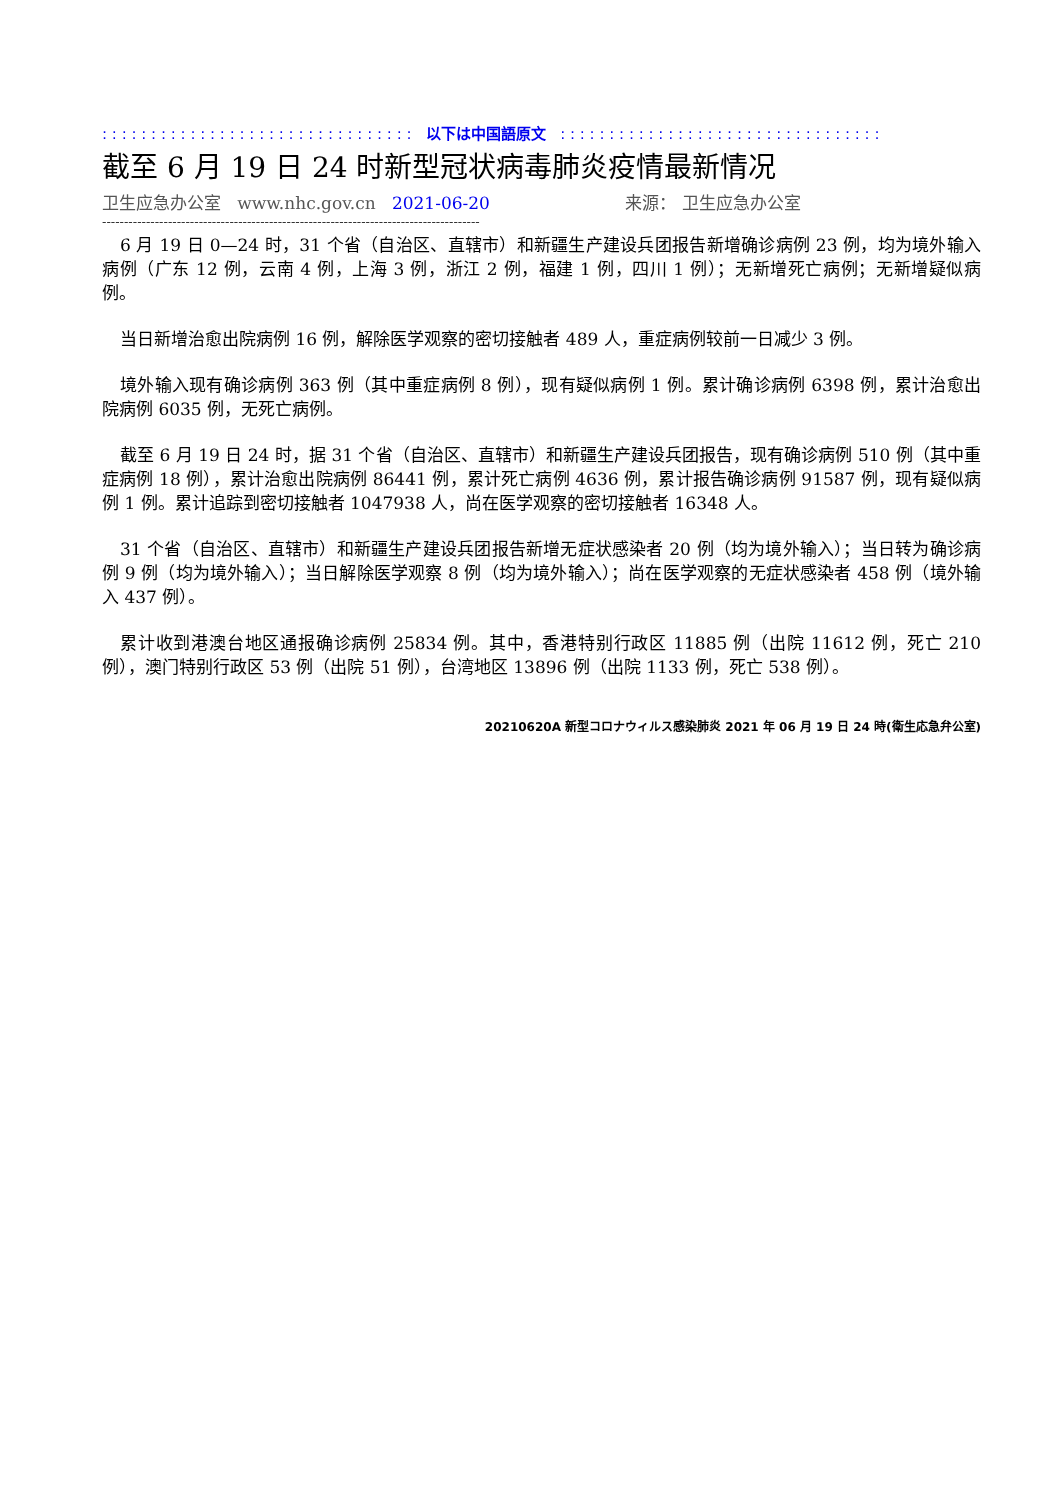: : : : : : : : : : : : : : : : : : : : : : : : : : : : : : : : 以下は中国語原文 : : : : : : : : : : : : : : : : : : : : : : : : : : : : : : : : :
截至 6 月 19 日 24 时新型冠状病毒肺炎疫情最新情况
卫生应急办公室 www.nhc.gov.cn 2021-06-20 来源： 卫生应急办公室
--------------------------------------------------------------------------------------
6 月 19 日 0—24 时，31 个省（自治区、直辖市）和新疆生产建设兵团报告新增确诊病例 23 例，均为境外输入病例（广东 12 例，云南 4 例，上海 3 例，浙江 2 例，福建 1 例，四川 1 例）；无新增死亡病例；无新增疑似病例。
当日新增治愈出院病例 16 例，解除医学观察的密切接触者 489 人，重症病例较前一日减少 3 例。
境外输入现有确诊病例 363 例（其中重症病例 8 例），现有疑似病例 1 例。累计确诊病例 6398 例，累计治愈出院病例 6035 例，无死亡病例。
截至 6 月 19 日 24 时，据 31 个省（自治区、直辖市）和新疆生产建设兵团报告，现有确诊病例 510 例（其中重症病例 18 例），累计治愈出院病例 86441 例，累计死亡病例 4636 例，累计报告确诊病例 91587 例，现有疑似病例 1 例。累计追踪到密切接触者 1047938 人，尚在医学观察的密切接触者 16348 人。
31 个省（自治区、直辖市）和新疆生产建设兵团报告新增无症状感染者 20 例（均为境外输入）；当日转为确诊病例 9 例（均为境外输入）；当日解除医学观察 8 例（均为境外输入）；尚在医学观察的无症状感染者 458 例（境外输入 437 例）。
累计收到港澳台地区通报确诊病例 25834 例。其中，香港特别行政区 11885 例（出院 11612 例，死亡 210 例），澳门特别行政区 53 例（出院 51 例），台湾地区 13896 例（出院 1133 例，死亡 538 例）。
20210620A 新型コロナウィルス感染肺炎 2021 年 06 月 19 日 24 時(衛生応急弁公室)